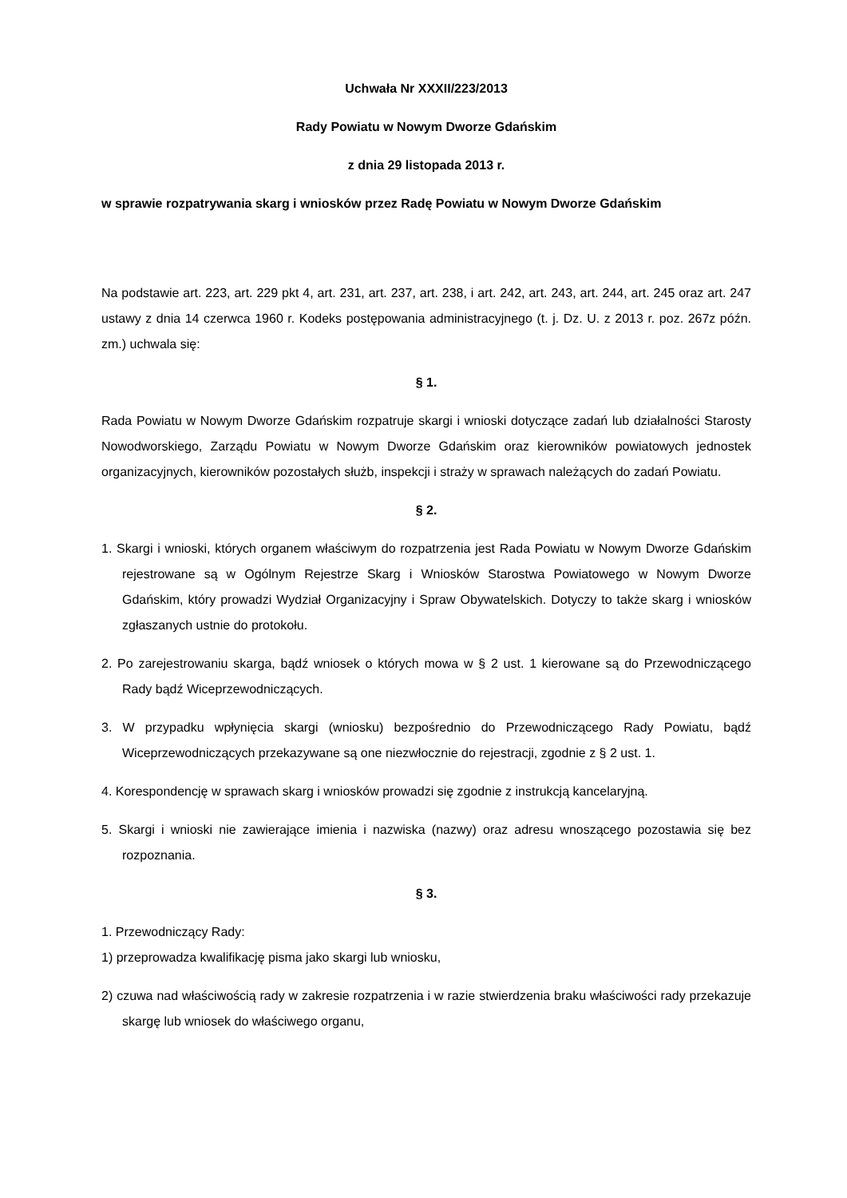Uchwała Nr XXXII/223/2013
Rady Powiatu w Nowym Dworze Gdańskim
z dnia 29 listopada 2013 r.
w sprawie rozpatrywania skarg i wniosków przez Radę Powiatu w Nowym Dworze Gdańskim
Na podstawie art. 223, art. 229 pkt 4, art. 231, art. 237, art. 238, i art. 242, art. 243, art. 244, art. 245 oraz art. 247 ustawy z dnia 14 czerwca 1960 r. Kodeks postępowania administracyjnego (t. j. Dz. U. z 2013 r. poz. 267z późn. zm.) uchwala się:
§ 1.
Rada Powiatu w Nowym Dworze Gdańskim rozpatruje skargi i wnioski dotyczące zadań lub działalności Starosty Nowodworskiego, Zarządu Powiatu w Nowym Dworze Gdańskim oraz kierowników powiatowych jednostek organizacyjnych, kierowników pozostałych służb, inspekcji i straży w sprawach należących do zadań Powiatu.
§ 2.
1. Skargi i wnioski, których organem właściwym do rozpatrzenia jest Rada Powiatu w Nowym Dworze Gdańskim rejestrowane są w Ogólnym Rejestrze Skarg i Wniosków Starostwa Powiatowego w Nowym Dworze Gdańskim, który prowadzi Wydział Organizacyjny i Spraw Obywatelskich. Dotyczy to także skarg i wniosków zgłaszanych ustnie do protokołu.
2. Po zarejestrowaniu skarga, bądź wniosek o których mowa w § 2 ust. 1 kierowane są do Przewodniczącego Rady bądź Wiceprzewodniczących.
3. W przypadku wpłynięcia skargi (wniosku) bezpośrednio do Przewodniczącego Rady Powiatu, bądź Wiceprzewodniczących przekazywane są one niezwłocznie do rejestracji, zgodnie z § 2 ust. 1.
4. Korespondencję w sprawach skarg i wniosków prowadzi się zgodnie z instrukcją kancelaryjną.
5. Skargi i wnioski nie zawierające imienia i nazwiska (nazwy) oraz adresu wnoszącego pozostawia się bez rozpoznania.
§ 3.
1. Przewodniczący Rady:
1) przeprowadza kwalifikację pisma jako skargi lub wniosku,
2) czuwa nad właściwością rady w zakresie rozpatrzenia i w razie stwierdzenia braku właściwości rady przekazuje skargę lub wniosek do właściwego organu,